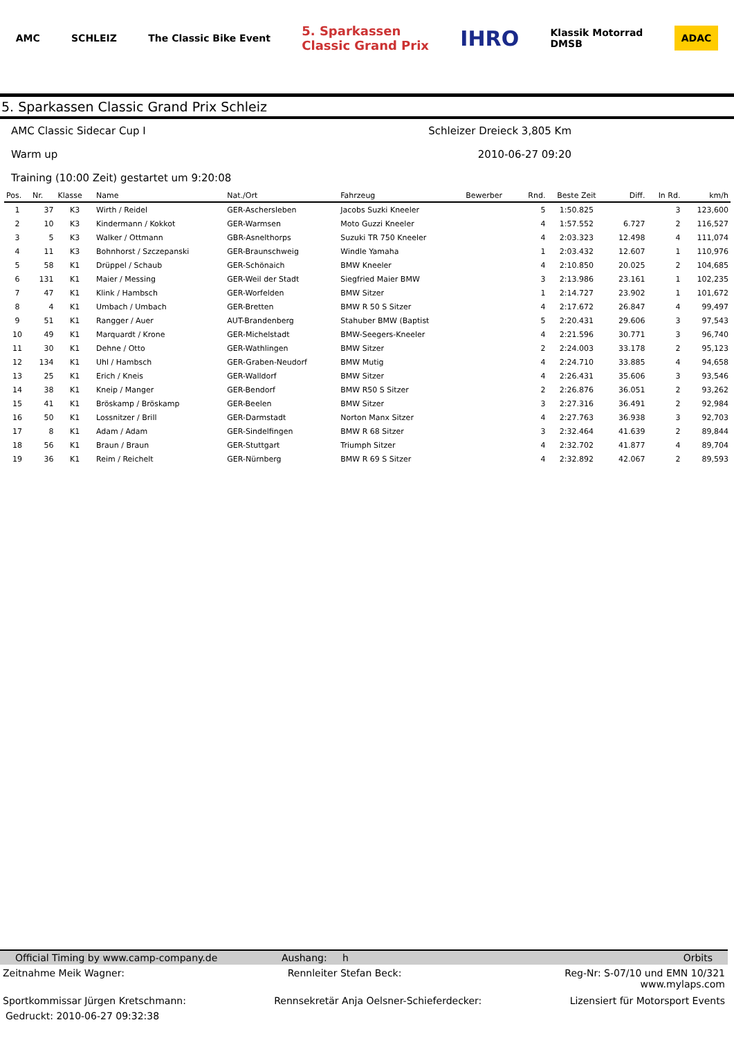AMC SCHLEIZ The Classic Bike Event 5. Sparkassen
Classic Grand Prix IHRO Klassik Motorrad
DMSB ADAC
5. Sparkassen Classic Grand Prix Schleiz
AMC Classic Sidecar Cup I Schleizer Dreieck 3,805 Km
Warm up 2010-06-27 09:20
Training (10:00 Zeit) gestartet um 9:20:08
| Pos. | Nr. | Klasse | Name | Nat./Ort | Fahrzeug | Bewerber | Rnd. | Beste Zeit | Diff. | In Rd. | km/h |
| --- | --- | --- | --- | --- | --- | --- | --- | --- | --- | --- | --- |
| 1 | 37 | K3 | Wirth / Reidel | GER-Aschersleben | Jacobs Suzki Kneeler | | 5 | 1:50.825 | | 3 | 123,600 |
| 2 | 10 | K3 | Kindermann / Kokkot | GER-Warmsen | Moto Guzzi Kneeler | | 4 | 1:57.552 | 6.727 | 2 | 116,527 |
| 3 | 5 | K3 | Walker / Ottmann | GBR-Asnelthorps | Suzuki TR 750 Kneeler | | 4 | 2:03.323 | 12.498 | 4 | 111,074 |
| 4 | 11 | K3 | Bohnhorst / Szczepanski | GER-Braunschweig | Windle Yamaha | | 1 | 2:03.432 | 12.607 | 1 | 110,976 |
| 5 | 58 | K1 | Drüppel / Schaub | GER-Schönaich | BMW Kneeler | | 4 | 2:10.850 | 20.025 | 2 | 104,685 |
| 6 | 131 | K1 | Maier / Messing | GER-Weil der Stadt | Siegfried Maier BMW | | 3 | 2:13.986 | 23.161 | 1 | 102,235 |
| 7 | 47 | K1 | Klink / Hambsch | GER-Worfelden | BMW Sitzer | | 1 | 2:14.727 | 23.902 | 1 | 101,672 |
| 8 | 4 | K1 | Umbach / Umbach | GER-Bretten | BMW R 50 S Sitzer | | 4 | 2:17.672 | 26.847 | 4 | 99,497 |
| 9 | 51 | K1 | Rangger / Auer | AUT-Brandenberg | Stahuber BMW (Baptist | | 5 | 2:20.431 | 29.606 | 3 | 97,543 |
| 10 | 49 | K1 | Marquardt / Krone | GER-Michelstadt | BMW-Seegers-Kneeler | | 4 | 2:21.596 | 30.771 | 3 | 96,740 |
| 11 | 30 | K1 | Dehne / Otto | GER-Wathlingen | BMW Sitzer | | 2 | 2:24.003 | 33.178 | 2 | 95,123 |
| 12 | 134 | K1 | Uhl / Hambsch | GER-Graben-Neudorf | BMW Mutig | | 4 | 2:24.710 | 33.885 | 4 | 94,658 |
| 13 | 25 | K1 | Erich / Kneis | GER-Walldorf | BMW Sitzer | | 4 | 2:26.431 | 35.606 | 3 | 93,546 |
| 14 | 38 | K1 | Kneip / Manger | GER-Bendorf | BMW R50 S Sitzer | | 2 | 2:26.876 | 36.051 | 2 | 93,262 |
| 15 | 41 | K1 | Bröskamp / Bröskamp | GER-Beelen | BMW Sitzer | | 3 | 2:27.316 | 36.491 | 2 | 92,984 |
| 16 | 50 | K1 | Lossnitzer / Brill | GER-Darmstadt | Norton Manx Sitzer | | 4 | 2:27.763 | 36.938 | 3 | 92,703 |
| 17 | 8 | K1 | Adam / Adam | GER-Sindelfingen | BMW R 68 Sitzer | | 3 | 2:32.464 | 41.639 | 2 | 89,844 |
| 18 | 56 | K1 | Braun / Braun | GER-Stuttgart | Triumph Sitzer | | 4 | 2:32.702 | 41.877 | 4 | 89,704 |
| 19 | 36 | K1 | Reim / Reichelt | GER-Nürnberg | BMW R 69 S Sitzer | | 4 | 2:32.892 | 42.067 | 2 | 89,593 |
Official Timing by www.camp-company.de Aushang: h Orbits
Zeitnahme Meik Wagner: Rennleiter Stefan Beck: Reg-Nr: S-07/10 und EMN 10/321
www.mylaps.com
Sportkommissar Jürgen Kretschmann: Rennsekretär Anja Oelsner-Schieferdecker: Lizensiert für Motorsport Events
Gedruckt: 2010-06-27 09:32:38